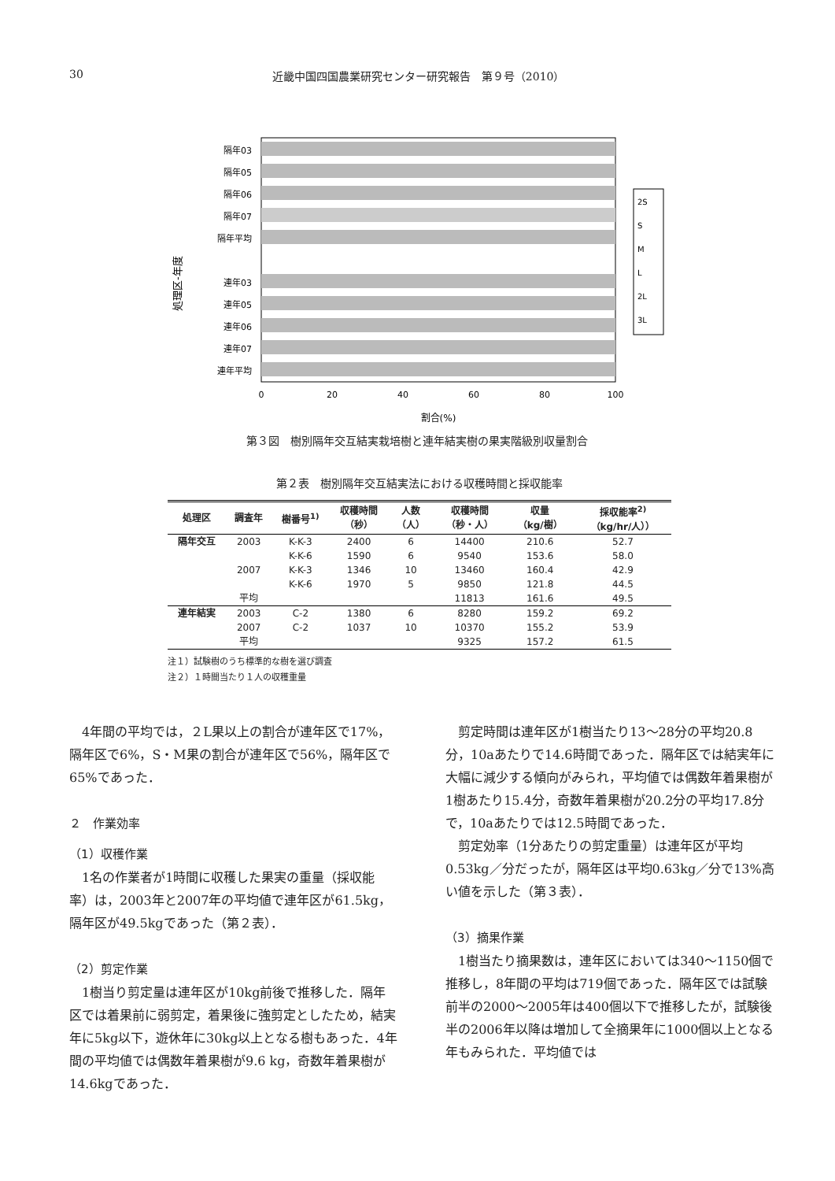30 近畿中国四国農業研究センター研究報告　第９号（2010）
処理区-年度
隔年03
隔年05
隔年06
隔年07
隔年平均
連年03
連年05
連年06
連年07
連年平均
0
20
40
60
80
100
割合(%)
2S
S
M
L
2L
3L
第３図　樹別隔年交互結実栽培樹と連年結実樹の果実階級別収量割合
第２表　樹別隔年交互結実法における収穫時間と採収能率
| 処理区 | 調査年 | 樹番号<sup>1)</sup> | 収穫時間 （秒） | 人数 （人） | 収穫時間 （秒・人） | 収量 （kg/樹） | 採収能率<sup>2)</sup> （kg/hr/人）） |
| --- | --- | --- | --- | --- | --- | --- | --- |
| 隔年交互 | 2003 | K-K-3 | 2400 | 6 | 14400 | 210.6 | 52.7 |
| | | K-K-6 | 1590 | 6 | 9540 | 153.6 | 58.0 |
| | 2007 | K-K-3 | 1346 | 10 | 13460 | 160.4 | 42.9 |
| | | K-K-6 | 1970 | 5 | 9850 | 121.8 | 44.5 |
| | 平均 | | | | 11813 | 161.6 | 49.5 |
| 連年結実 | 2003 | C-2 | 1380 | 6 | 8280 | 159.2 | 69.2 |
| | 2007 | C-2 | 1037 | 10 | 10370 | 155.2 | 53.9 |
| | 平均 | | | | 9325 | 157.2 | 61.5 |
注１）試験樹のうち標準的な樹を選び調査
注２）１時間当たり１人の収穫重量
4年間の平均では，２L果以上の割合が連年区で17%，隔年区で6%，S・M果の割合が連年区で56%，隔年区で65%であった．
２　作業効率
（1）収穫作業
1名の作業者が1時間に収穫した果実の重量（採収能率）は，2003年と2007年の平均値で連年区が61.5kg，隔年区が49.5kgであった（第２表）．
（2）剪定作業
1樹当り剪定量は連年区が10kg前後で推移した．隔年区では着果前に弱剪定，着果後に強剪定としたため，結実年に5kg以下，遊休年に30kg以上となる樹もあった．4年間の平均値では偶数年着果樹が9.6 kg，奇数年着果樹が14.6kgであった．
剪定時間は連年区が1樹当たり13〜28分の平均20.8分，10aあたりで14.6時間であった．隔年区では結実年に大幅に減少する傾向がみられ，平均値では偶数年着果樹が1樹あたり15.4分，奇数年着果樹が20.2分の平均17.8分で，10aあたりでは12.5時間であった．
剪定効率（1分あたりの剪定重量）は連年区が平均0.53kg／分だったが，隔年区は平均0.63kg／分で13%高い値を示した（第３表）．
（3）摘果作業
1樹当たり摘果数は，連年区においては340〜1150個で推移し，8年間の平均は719個であった．隔年区では試験前半の2000〜2005年は400個以下で推移したが，試験後半の2006年以降は増加して全摘果年に1000個以上となる年もみられた．平均値では